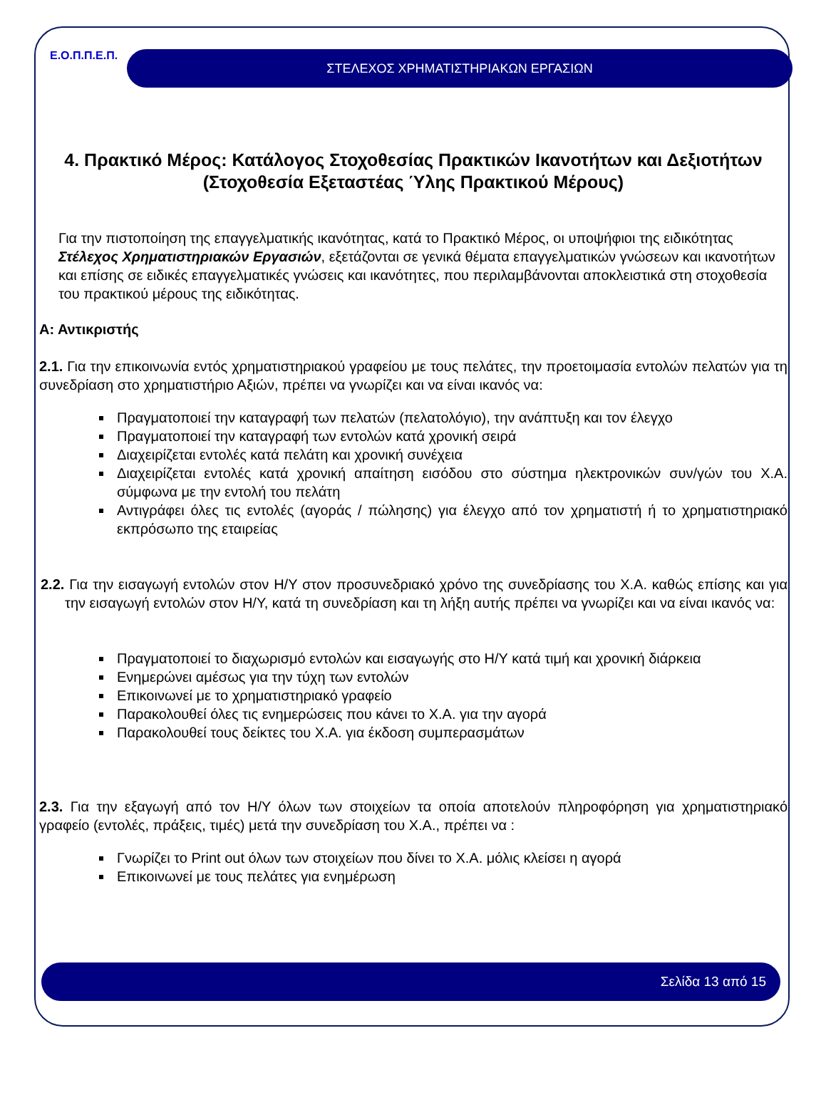Ε.Ο.Π.Π.Ε.Π. ΣΤΕΛΕΧΟΣ ΧΡΗΜΑΤΙΣΤΗΡΙΑΚΩΝ ΕΡΓΑΣΙΩΝ
4. Πρακτικό Μέρος: Κατάλογος Στοχοθεσίας Πρακτικών Ικανοτήτων και Δεξιοτήτων (Στοχοθεσία Εξεταστέας Ύλης Πρακτικού Μέρους)
Για την πιστοποίηση της επαγγελματικής ικανότητας, κατά το Πρακτικό Μέρος, οι υποψήφιοι της ειδικότητας Στέλεχος Χρηματιστηριακών Εργασιών, εξετάζονται σε γενικά θέματα επαγγελματικών γνώσεων και ικανοτήτων και επίσης σε ειδικές επαγγελματικές γνώσεις και ικανότητες, που περιλαμβάνονται αποκλειστικά στη στοχοθεσία του πρακτικού μέρους της ειδικότητας.
Α: Αντικριστής
2.1. Για την επικοινωνία εντός χρηματιστηριακού γραφείου με τους πελάτες, την προετοιμασία εντολών πελατών για τη συνεδρίαση στο χρηματιστήριο Αξιών, πρέπει να γνωρίζει και να είναι ικανός να:
Πραγματοποιεί την καταγραφή των πελατών (πελατολόγιο), την ανάπτυξη και τον έλεγχο
Πραγματοποιεί την καταγραφή των εντολών κατά χρονική σειρά
Διαχειρίζεται εντολές κατά πελάτη και χρονική συνέχεια
Διαχειρίζεται εντολές κατά χρονική απαίτηση εισόδου στο σύστημα ηλεκτρονικών συν/γών του Χ.Α. σύμφωνα με την εντολή του πελάτη
Αντιγράφει όλες τις εντολές (αγοράς / πώλησης) για έλεγχο από τον χρηματιστή ή το χρηματιστηριακό εκπρόσωπο της εταιρείας
2.2. Για την εισαγωγή εντολών στον Η/Υ στον προσυνεδριακό χρόνο της συνεδρίασης του Χ.Α. καθώς επίσης και για την εισαγωγή εντολών στον Η/Υ, κατά τη συνεδρίαση και τη λήξη αυτής πρέπει να γνωρίζει και να είναι ικανός να:
Πραγματοποιεί το διαχωρισμό εντολών και εισαγωγής στο Η/Υ κατά τιμή και χρονική διάρκεια
Ενημερώνει αμέσως για την τύχη των εντολών
Επικοινωνεί με το χρηματιστηριακό γραφείο
Παρακολουθεί όλες τις ενημερώσεις που κάνει το Χ.Α. για την αγορά
Παρακολουθεί τους δείκτες του Χ.Α. για έκδοση συμπερασμάτων
2.3. Για την εξαγωγή από τον Η/Υ όλων των στοιχείων τα οποία αποτελούν πληροφόρηση για χρηματιστηριακό γραφείο (εντολές, πράξεις, τιμές) μετά την συνεδρίαση του Χ.Α., πρέπει να :
Γνωρίζει το Print out όλων των στοιχείων που δίνει το Χ.Α. μόλις κλείσει η αγορά
Επικοινωνεί με τους πελάτες για ενημέρωση
Σελίδα 13 από 15